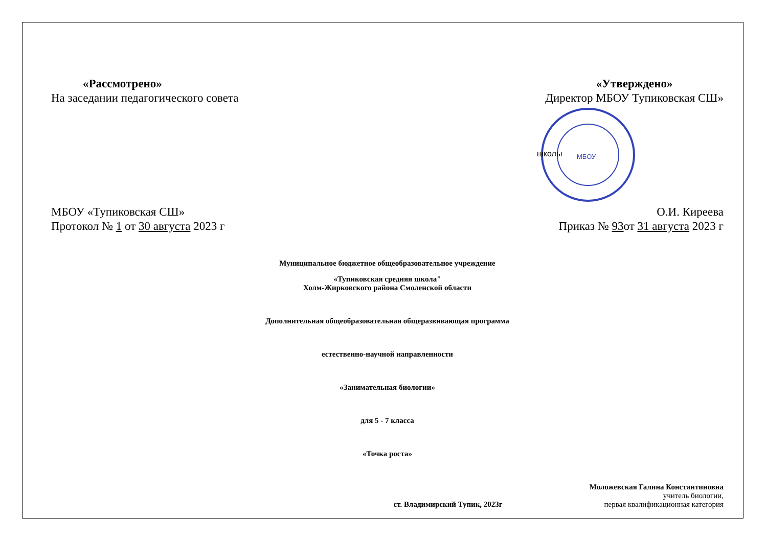«Рассмотрено»
На заседании педагогического совета
«Утверждено»
Директор МБОУ Тупиковская СШ»
школы
МБОУ
МБОУ «Тупиковская СШ»
Протокол № 1 от 30 августа 2023 г
О.И. Киреева
Приказ № 93от 31 августа 2023 г
Муниципальное бюджетное общеобразовательное учреждение
«Тупиковская средняя школа"
Холм-Жирковского района Смоленской области
Дополнительная общеобразовательная общеразвивающая программа
естественно-научной направленности
«Занимательная биологии»
для 5 - 7 класса
«Точка роста»
ст. Владимирский Тупик, 2023г
Моложевская Галина Константиновна
учитель биологии,
первая квалификационная категория